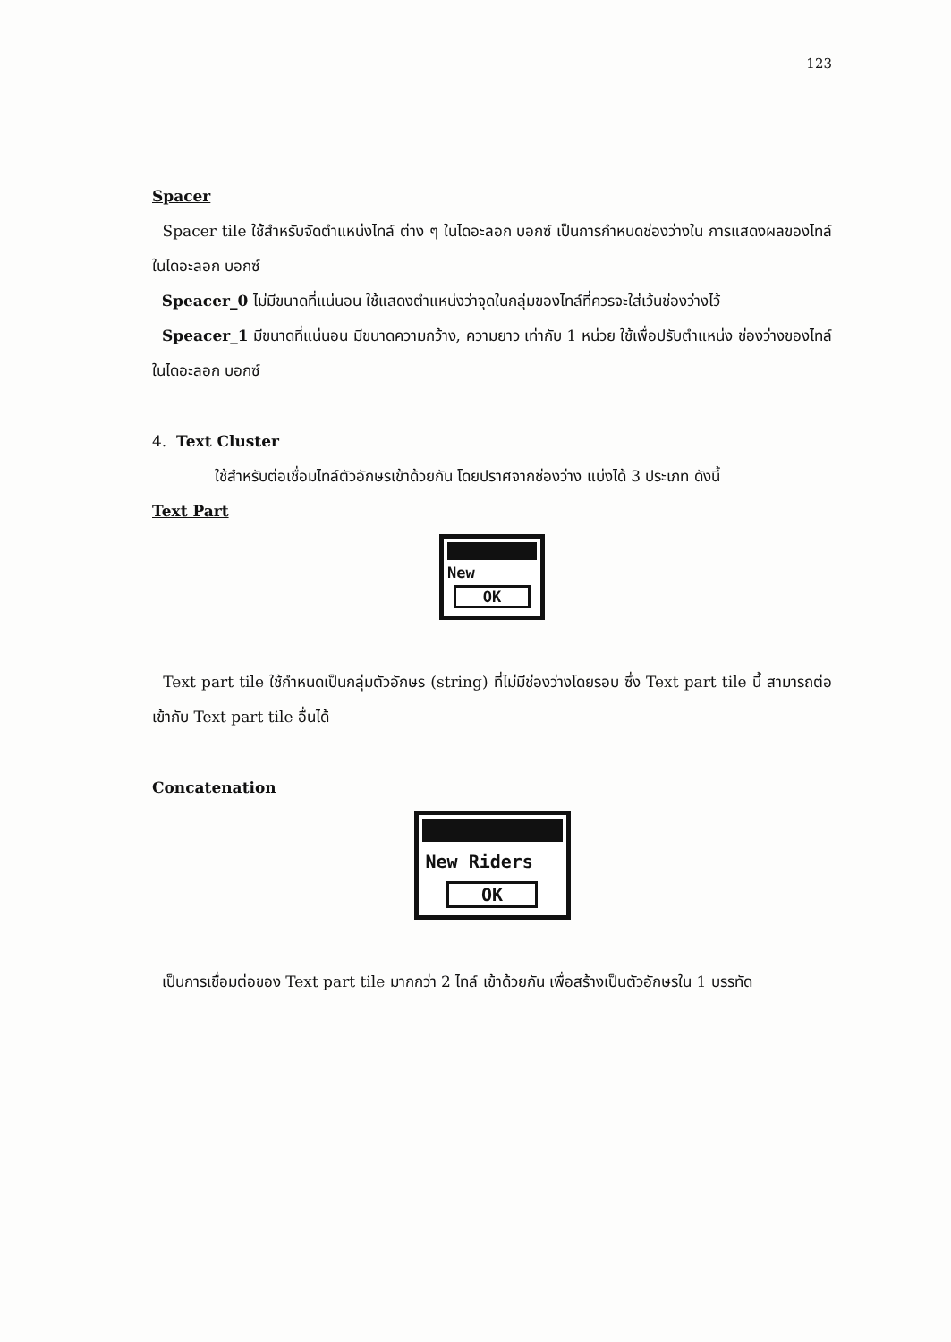123
Spacer
Spacer tile ใช้สำหรับจัดตำแหน่งไทล์ ต่าง ๆ ในไดอะลอก บอกซ์ เป็นการกำหนดช่องว่างใน การแสดงผลของไทล์ในไดอะลอก บอกซ์
Speacer_0 ไม่มีขนาดที่แน่นอน ใช้แสดงตำแหน่งว่าจุดในกลุ่มของไทล์ที่ควรจะใส่เว้นช่องว่างไว้
Speacer_1 มีขนาดที่แน่นอน มีขนาดความกว้าง, ความยาว เท่ากับ 1 หน่วย ใช้เพื่อปรับตำแหน่ง ช่องว่างของไทล์ ในไดอะลอก บอกซ์
4. Text Cluster
ใช้สำหรับต่อเชื่อมไทล์ตัวอักษรเข้าด้วยกัน โดยปราศจากช่องว่าง แบ่งได้ 3 ประเภท ดังนี้
Text Part
New
OK
Text part tile ใช้กำหนดเป็นกลุ่มตัวอักษร (string) ที่ไม่มีช่องว่างโดยรอบ ซึ่ง Text part tile นี้ สามารถต่อเข้ากับ Text part tile อื่นได้
Concatenation
New Riders
OK
เป็นการเชื่อมต่อของ Text part tile มากกว่า 2 ไทล์ เข้าด้วยกัน เพื่อสร้างเป็นตัวอักษรใน 1 บรรทัด